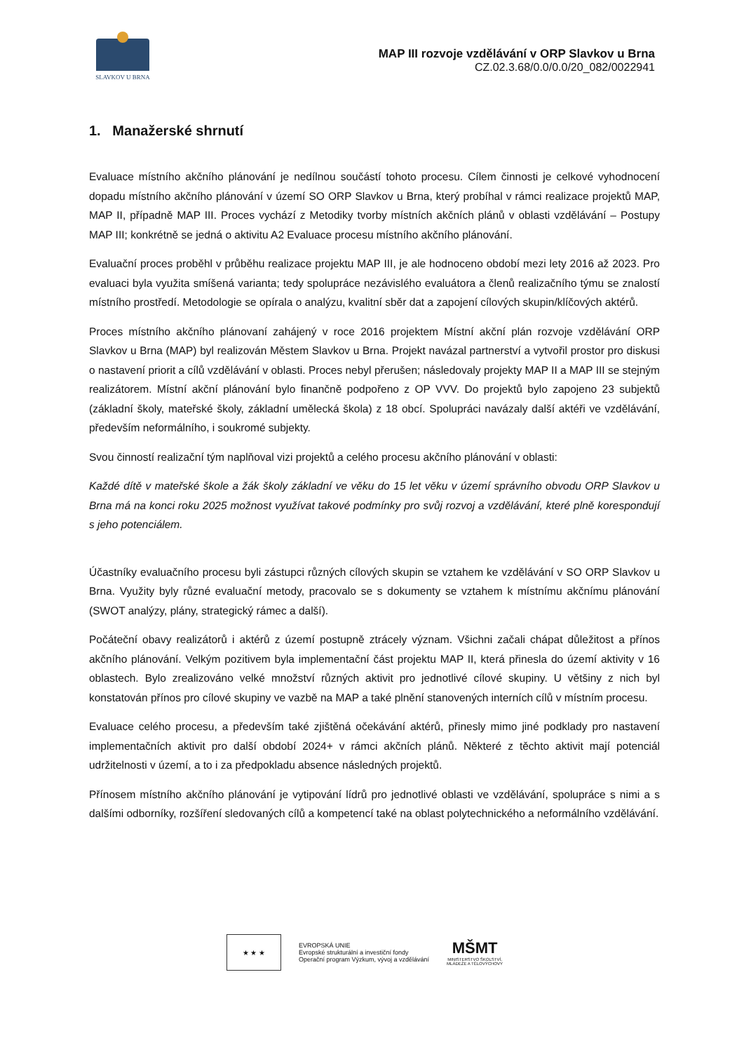SLAVKOV U BRNA
MAP III rozvoje vzdělávání v ORP Slavkov u Brna
CZ.02.3.68/0.0/0.0/20_082/0022941
1. Manažerské shrnutí
Evaluace místního akčního plánování je nedílnou součástí tohoto procesu. Cílem činnosti je celkové vyhodnocení dopadu místního akčního plánování v území SO ORP Slavkov u Brna, který probíhal v rámci realizace projektů MAP, MAP II, případně MAP III. Proces vychází z Metodiky tvorby místních akčních plánů v oblasti vzdělávání – Postupy MAP III; konkrétně se jedná o aktivitu A2 Evaluace procesu místního akčního plánování.
Evaluační proces proběhl v průběhu realizace projektu MAP III, je ale hodnoceno období mezi lety 2016 až 2023. Pro evaluaci byla využita smíšená varianta; tedy spolupráce nezávislého evaluátora a členů realizačního týmu se znalostí místního prostředí. Metodologie se opírala o analýzu, kvalitní sběr dat a zapojení cílových skupin/klíčových aktérů.
Proces místního akčního plánovaní zahájený v roce 2016 projektem Místní akční plán rozvoje vzdělávání ORP Slavkov u Brna (MAP) byl realizován Městem Slavkov u Brna. Projekt navázal partnerství a vytvořil prostor pro diskusi o nastavení priorit a cílů vzdělávání v oblasti. Proces nebyl přerušen; následovaly projekty MAP II a MAP III se stejným realizátorem. Místní akční plánování bylo finančně podpořeno z OP VVV. Do projektů bylo zapojeno 23 subjektů (základní školy, mateřské školy, základní umělecká škola) z 18 obcí. Spolupráci navázaly další aktéři ve vzdělávání, především neformálního, i soukromé subjekty.
Svou činností realizační tým naplňoval vizi projektů a celého procesu akčního plánování v oblasti:
Každé dítě v mateřské škole a žák školy základní ve věku do 15 let věku v území správního obvodu ORP Slavkov u Brna má na konci roku 2025 možnost využívat takové podmínky pro svůj rozvoj a vzdělávání, které plně korespondují s jeho potenciálem.
Účastníky evaluačního procesu byli zástupci různých cílových skupin se vztahem ke vzdělávání v SO ORP Slavkov u Brna. Využity byly různé evaluační metody, pracovalo se s dokumenty se vztahem k místnímu akčnímu plánování (SWOT analýzy, plány, strategický rámec a další).
Počáteční obavy realizátorů i aktérů z území postupně ztrácely význam. Všichni začali chápat důležitost a přínos akčního plánování. Velkým pozitivem byla implementační část projektu MAP II, která přinesla do území aktivity v 16 oblastech. Bylo zrealizováno velké množství různých aktivit pro jednotlivé cílové skupiny. U většiny z nich byl konstatován přínos pro cílové skupiny ve vazbě na MAP a také plnění stanovených interních cílů v místním procesu.
Evaluace celého procesu, a především také zjištěná očekávání aktérů, přinesly mimo jiné podklady pro nastavení implementačních aktivit pro další období 2024+ v rámci akčních plánů. Některé z těchto aktivit mají potenciál udržitelnosti v území, a to i za předpokladu absence následných projektů.
Přínosem místního akčního plánování je vytipování lídrů pro jednotlivé oblasti ve vzdělávání, spolupráce s nimi a s dalšími odborníky, rozšíření sledovaných cílů a kompetencí také na oblast polytechnického a neformálního vzdělávání.
★ ★ ★
EVROPSKÁ UNIE
Evropské strukturální a investiční fondy
Operační program Výzkum, vývoj a vzdělávání
MŠMT
MINISTERSTVO ŠKOLSTVÍ,
MLÁDEŽE A TĚLOVÝCHOVY